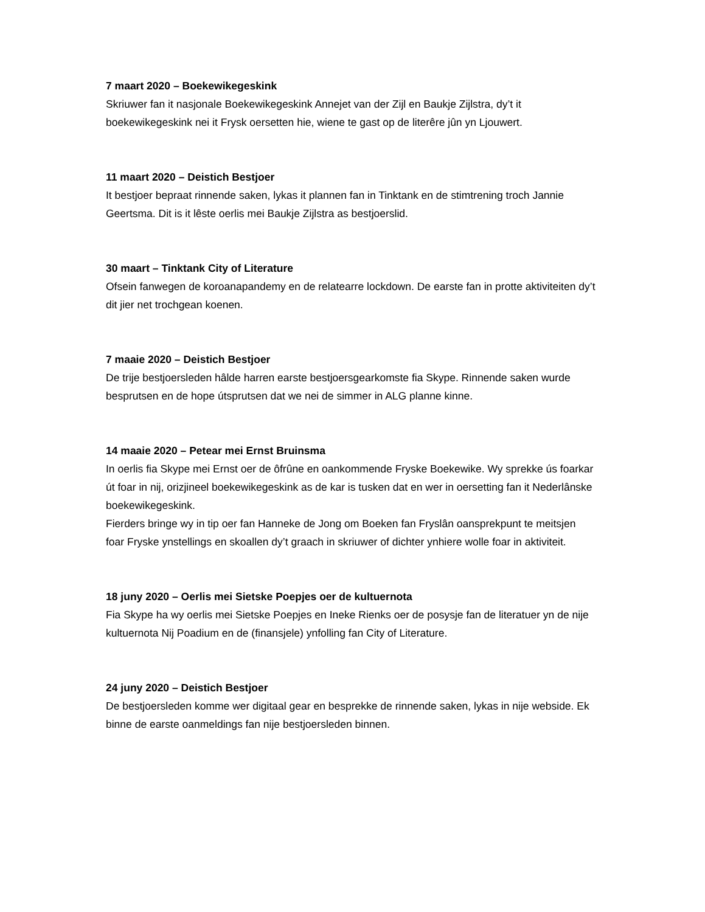7 maart 2020 – Boekewikegeskink
Skriuwer fan it nasjonale Boekewikegeskink Annejet van der Zijl en Baukje Zijlstra, dy’t it boekewikegeskink nei it Frysk oersetten hie, wiene te gast op de literêre jûn yn Ljouwert.
11 maart 2020 – Deistich Bestjoer
It bestjoer bepraat rinnende saken, lykas it plannen fan in Tinktank en de stimtrening troch Jannie Geertsma. Dit is it lêste oerlis mei Baukje Zijlstra as bestjoerslid.
30 maart – Tinktank City of Literature
Ofsein fanwegen de koroanapandemy en de relatearre lockdown. De earste fan in protte aktiviteiten dy’t dit jier net trochgean koenen.
7 maaie 2020 – Deistich Bestjoer
De trije bestjoersleden hâlde harren earste bestjoersgearkomste fia Skype. Rinnende saken wurde besprutsen en de hope útsprutsen dat we nei de simmer in ALG planne kinne.
14 maaie 2020 – Petear mei Ernst Bruinsma
In oerlis fia Skype mei Ernst oer de ôfrûne en oankommende Fryske Boekewike. Wy sprekke ús foarkar út foar in nij, orizjineel boekewikegeskink as de kar is tusken dat en wer in oersetting fan it Nederlânske boekewikegeskink.
Fierders bringe wy in tip oer fan Hanneke de Jong om Boeken fan Fryslân oansprekpunt te meitsjen foar Fryske ynstellings en skoallen dy’t graach in skriuwer of dichter ynhiere wolle foar in aktiviteit.
18 juny 2020 – Oerlis mei Sietske Poepjes oer de kultuernota
Fia Skype ha wy oerlis mei Sietske Poepjes en Ineke Rienks oer de posysje fan de literatuer yn de nije kultuernota Nij Poadium en de (finansjele) ynfolling fan City of Literature.
24 juny 2020 – Deistich Bestjoer
De bestjoersleden komme wer digitaal gear en besprekke de rinnende saken, lykas in nije webside. Ek binne de earste oanmeldings fan nije bestjoersleden binnen.